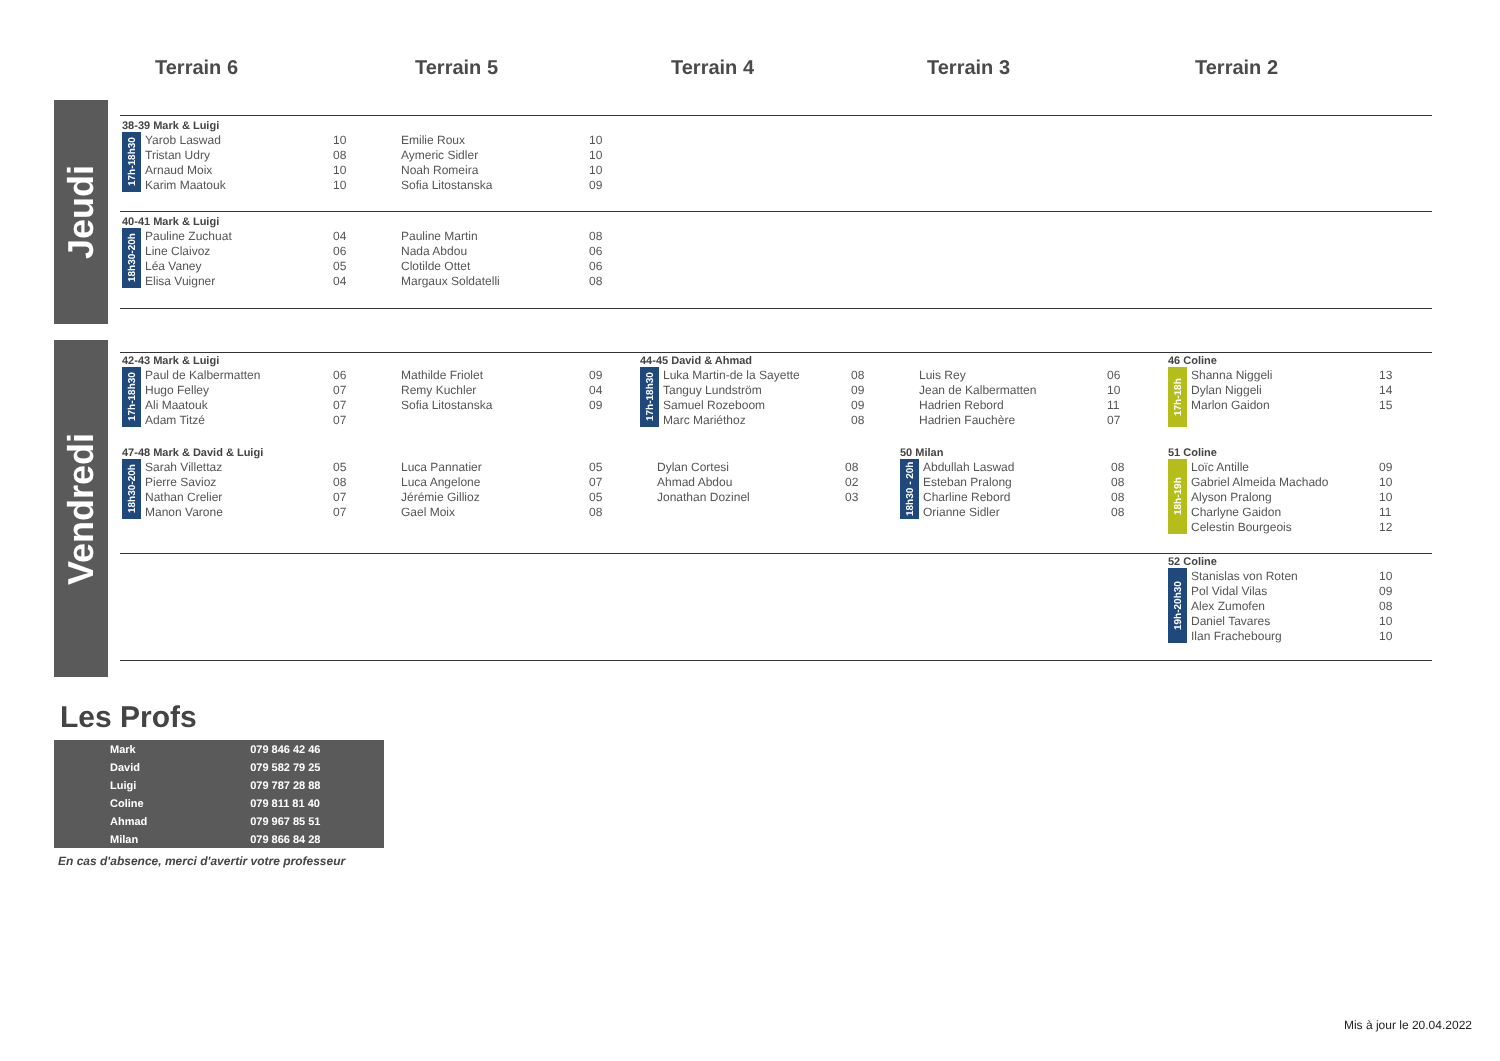Terrain 6 Terrain 5 Terrain 4 Terrain 3 Terrain 2
Jeudi
Vendredi
38-39 Mark & Luigi
| 17h-18h30 | Yarob Laswad | 10 | Emilie Roux | 10 |
| | Tristan Udry | 08 | Aymeric Sidler | 10 |
| | Arnaud Moix | 10 | Noah Romeira | 10 |
| | Karim Maatouk | 10 | Sofia Litostanska | 09 |
40-41 Mark & Luigi
| 18h30-20h | Pauline Zuchuat | 04 | Pauline Martin | 08 |
| | Line Claivoz | 06 | Nada Abdou | 06 |
| | Léa Vaney | 05 | Clotilde Ottet | 06 |
| | Elisa Vuigner | 04 | Margaux Soldatelli | 08 |
42-43 Mark & Luigi
| 17h-18h30 | Paul de Kalbermatten | 06 | Mathilde Friolet | 09 |
| | Hugo Felley | 07 | Remy Kuchler | 04 |
| | Ali Maatouk | 07 | Sofia Litostanska | 09 |
| | Adam Titzé | 07 | | |
44-45 David & Ahmad
| 17h-18h30 | Luka Martin-de la Sayette | 08 | Luis Rey | 06 |
| | Tanguy Lundström | 09 | Jean de Kalbermatten | 10 |
| | Samuel Rozeboom | 09 | Hadrien Rebord | 11 |
| | Marc Mariéthoz | 08 | Hadrien Fauchère | 07 |
46 Coline
| 17h-18h | Shanna Niggeli | 13 |
| | Dylan Niggeli | 14 |
| | Marlon Gaidon | 15 |
47-48 Mark & David & Luigi
| 18h30-20h | Sarah Villettaz | 05 | Luca Pannatier | 05 | Dylan Cortesi | 08 |
| | Pierre Savioz | 08 | Luca Angelone | 07 | Ahmad Abdou | 02 |
| | Nathan Crelier | 07 | Jérémie Gillioz | 05 | Jonathan Dozinel | 03 |
| | Manon Varone | 07 | Gael Moix | 08 | | |
50 Milan
| 18h30 - 20h | Abdullah Laswad | 08 |
| | Esteban Pralong | 08 |
| | Charline Rebord | 08 |
| | Orianne Sidler | 08 |
51 Coline
| 18h-19h | Loïc Antille | 09 |
| | Gabriel Almeida Machado | 10 |
| | Alyson Pralong | 10 |
| | Charlyne Gaidon | 11 |
| | Celestin Bourgeois | 12 |
52 Coline
| 19h-20h30 | Stanislas von Roten | 10 |
| | Pol Vidal Vilas | 09 |
| | Alex Zumofen | 08 |
| | Daniel Tavares | 10 |
| | Ilan Frachebourg | 10 |
Les Profs
| Mark | 079 846 42 46 |
| David | 079 582 79 25 |
| Luigi | 079 787 28 88 |
| Coline | 079 811 81 40 |
| Ahmad | 079 967 85 51 |
| Milan | 079 866 84 28 |
En cas d'absence, merci d'avertir votre professeur
Mis à jour le 20.04.2022